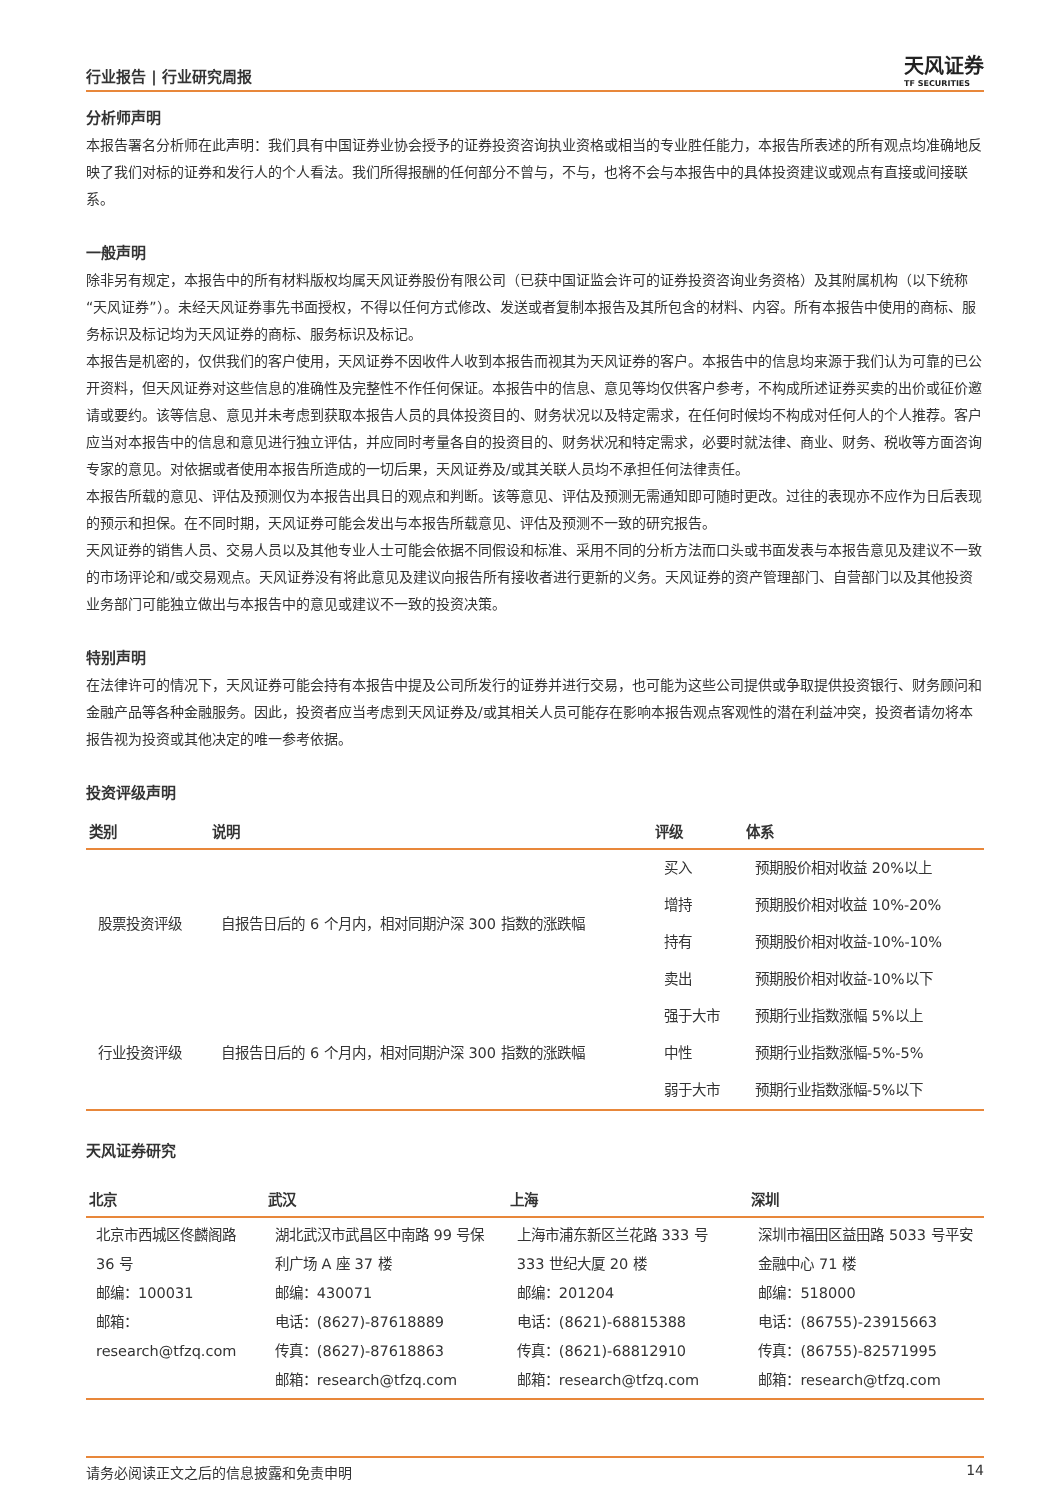行业报告 | 行业研究周报
天风证券
TF SECURITIES
分析师声明
本报告署名分析师在此声明：我们具有中国证券业协会授予的证券投资咨询执业资格或相当的专业胜任能力，本报告所表述的所有观点均准确地反映了我们对标的证券和发行人的个人看法。我们所得报酬的任何部分不曾与，不与，也将不会与本报告中的具体投资建议或观点有直接或间接联系。
一般声明
除非另有规定，本报告中的所有材料版权均属天风证券股份有限公司（已获中国证监会许可的证券投资咨询业务资格）及其附属机构（以下统称“天风证券”）。未经天风证券事先书面授权，不得以任何方式修改、发送或者复制本报告及其所包含的材料、内容。所有本报告中使用的商标、服务标识及标记均为天风证券的商标、服务标识及标记。
本报告是机密的，仅供我们的客户使用，天风证券不因收件人收到本报告而视其为天风证券的客户。本报告中的信息均来源于我们认为可靠的已公开资料，但天风证券对这些信息的准确性及完整性不作任何保证。本报告中的信息、意见等均仅供客户参考，不构成所述证券买卖的出价或征价邀请或要约。该等信息、意见并未考虑到获取本报告人员的具体投资目的、财务状况以及特定需求，在任何时候均不构成对任何人的个人推荐。客户应当对本报告中的信息和意见进行独立评估，并应同时考量各自的投资目的、财务状况和特定需求，必要时就法律、商业、财务、税收等方面咨询专家的意见。对依据或者使用本报告所造成的一切后果，天风证券及/或其关联人员均不承担任何法律责任。
本报告所载的意见、评估及预测仅为本报告出具日的观点和判断。该等意见、评估及预测无需通知即可随时更改。过往的表现亦不应作为日后表现的预示和担保。在不同时期，天风证券可能会发出与本报告所载意见、评估及预测不一致的研究报告。
天风证券的销售人员、交易人员以及其他专业人士可能会依据不同假设和标准、采用不同的分析方法而口头或书面发表与本报告意见及建议不一致的市场评论和/或交易观点。天风证券没有将此意见及建议向报告所有接收者进行更新的义务。天风证券的资产管理部门、自营部门以及其他投资业务部门可能独立做出与本报告中的意见或建议不一致的投资决策。
特别声明
在法律许可的情况下，天风证券可能会持有本报告中提及公司所发行的证券并进行交易，也可能为这些公司提供或争取提供投资银行、财务顾问和金融产品等各种金融服务。因此，投资者应当考虑到天风证券及/或其相关人员可能存在影响本报告观点客观性的潜在利益冲突，投资者请勿将本报告视为投资或其他决定的唯一参考依据。
投资评级声明
| 类别 | 说明 | 评级 | 体系 |
| --- | --- | --- | --- |
| 股票投资评级 | 自报告日后的 6 个月内，相对同期沪深 300 指数的涨跌幅 | 买入 | 预期股价相对收益 20%以上 |
| | | 增持 | 预期股价相对收益 10%-20% |
| | | 持有 | 预期股价相对收益-10%-10% |
| | | 卖出 | 预期股价相对收益-10%以下 |
| 行业投资评级 | 自报告日后的 6 个月内，相对同期沪深 300 指数的涨跌幅 | 强于大市 | 预期行业指数涨幅 5%以上 |
| | | 中性 | 预期行业指数涨幅-5%-5% |
| | | 弱于大市 | 预期行业指数涨幅-5%以下 |
天风证券研究
| 北京 | 武汉 | 上海 | 深圳 |
| --- | --- | --- | --- |
| 北京市西城区佟麟阁路 36 号 邮编：100031 邮箱：research@tfzq.com | 湖北武汉市武昌区中南路 99 号保利广场 A 座 37 楼 邮编：430071 电话：(8627)-87618889 传真：(8627)-87618863 邮箱：research@tfzq.com | 上海市浦东新区兰花路 333 号 333 世纪大厦 20 楼 邮编：201204 电话：(8621)-68815388 传真：(8621)-68812910 邮箱：research@tfzq.com | 深圳市福田区益田路 5033 号平安金融中心 71 楼 邮编：518000 电话：(86755)-23915663 传真：(86755)-82571995 邮箱：research@tfzq.com |
请务必阅读正文之后的信息披露和免责申明 14